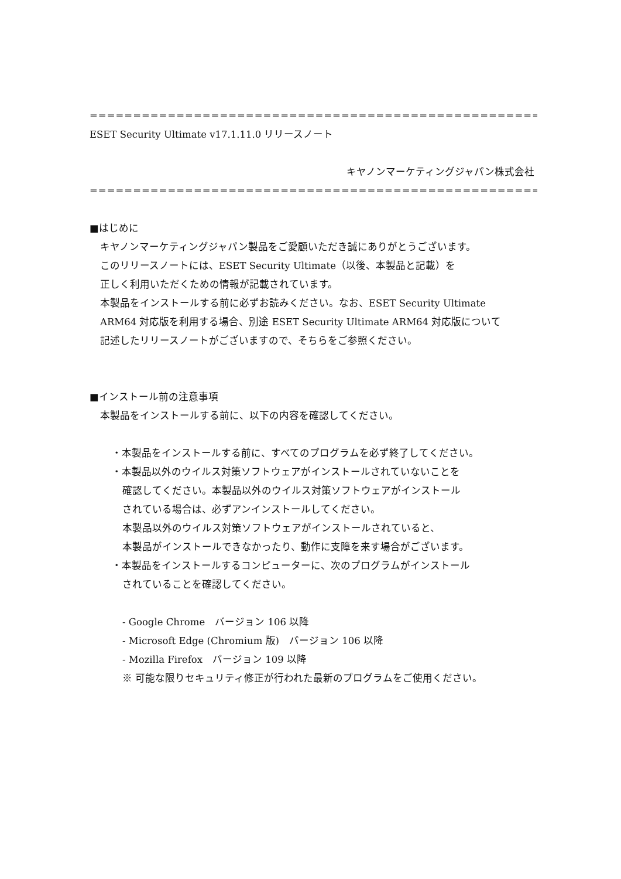================================================================
ESET Security Ultimate v17.1.11.0 リリースノート
キヤノンマーケティングジャパン株式会社
================================================================
■はじめに
キヤノンマーケティングジャパン製品をご愛顧いただき誠にありがとうございます。
このリリースノートには、ESET Security Ultimate（以後、本製品と記載）を
正しく利用いただくための情報が記載されています。
本製品をインストールする前に必ずお読みください。なお、ESET Security Ultimate
ARM64 対応版を利用する場合、別途 ESET Security Ultimate ARM64 対応版について
記述したリリースノートがございますので、そちらをご参照ください。
■インストール前の注意事項
本製品をインストールする前に、以下の内容を確認してください。
・本製品をインストールする前に、すべてのプログラムを必ず終了してください。
・本製品以外のウイルス対策ソフトウェアがインストールされていないことを
確認してください。本製品以外のウイルス対策ソフトウェアがインストール
されている場合は、必ずアンインストールしてください。
本製品以外のウイルス対策ソフトウェアがインストールされていると、
本製品がインストールできなかったり、動作に支障を来す場合がございます。
・本製品をインストールするコンピューターに、次のプログラムがインストール
されていることを確認してください。
- Google Chrome　バージョン 106 以降
- Microsoft Edge (Chromium 版)　バージョン 106 以降
- Mozilla Firefox　バージョン 109 以降
※ 可能な限りセキュリティ修正が行われた最新のプログラムをご使用ください。